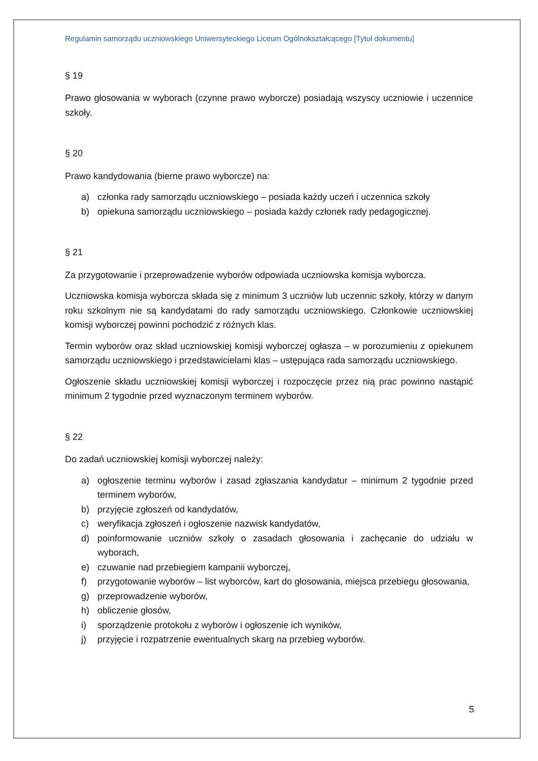Regulamin samorządu uczniowskiego Uniwersyteckiego Liceum Ogólnokształcącego [Tytuł dokumentu]
§ 19
Prawo głosowania w wyborach (czynne prawo wyborcze) posiadają wszyscy uczniowie i uczennice szkoły.
§ 20
Prawo kandydowania (bierne prawo wyborcze) na:
a) członka rady samorządu uczniowskiego – posiada każdy uczeń i uczennica szkoły
b) opiekuna samorządu uczniowskiego – posiada każdy członek rady pedagogicznej.
§ 21
Za przygotowanie i przeprowadzenie wyborów odpowiada uczniowska komisja wyborcza.
Uczniowska komisja wyborcza składa się z minimum 3 uczniów lub uczennic szkoły, którzy w danym roku szkolnym nie są kandydatami do rady samorządu uczniowskiego. Członkowie uczniowskiej komisji wyborczej powinni pochodzić z różnych klas.
Termin wyborów oraz skład uczniowskiej komisji wyborczej ogłasza – w porozumieniu z opiekunem samorządu uczniowskiego i przedstawicielami klas – ustępująca rada samorządu uczniowskiego.
Ogłoszenie składu uczniowskiej komisji wyborczej i rozpoczęcie przez nią prac powinno nastąpić minimum 2 tygodnie przed wyznaczonym terminem wyborów.
§ 22
Do zadań uczniowskiej komisji wyborczej należy:
a) ogłoszenie terminu wyborów i zasad zgłaszania kandydatur – minimum 2 tygodnie przed terminem wyborów,
b) przyjęcie zgłoszeń od kandydatów,
c) weryfikacja zgłoszeń i ogłoszenie nazwisk kandydatów,
d) poinformowanie uczniów szkoły o zasadach głosowania i zachęcanie do udziału w wyborach,
e) czuwanie nad przebiegiem kampanii wyborczej,
f) przygotowanie wyborów – list wyborców, kart do głosowania, miejsca przebiegu głosowania,
g) przeprowadzenie wyborów,
h) obliczenie głosów,
i) sporządzenie protokołu z wyborów i ogłoszenie ich wyników,
j) przyjęcie i rozpatrzenie ewentualnych skarg na przebieg wyborów.
5